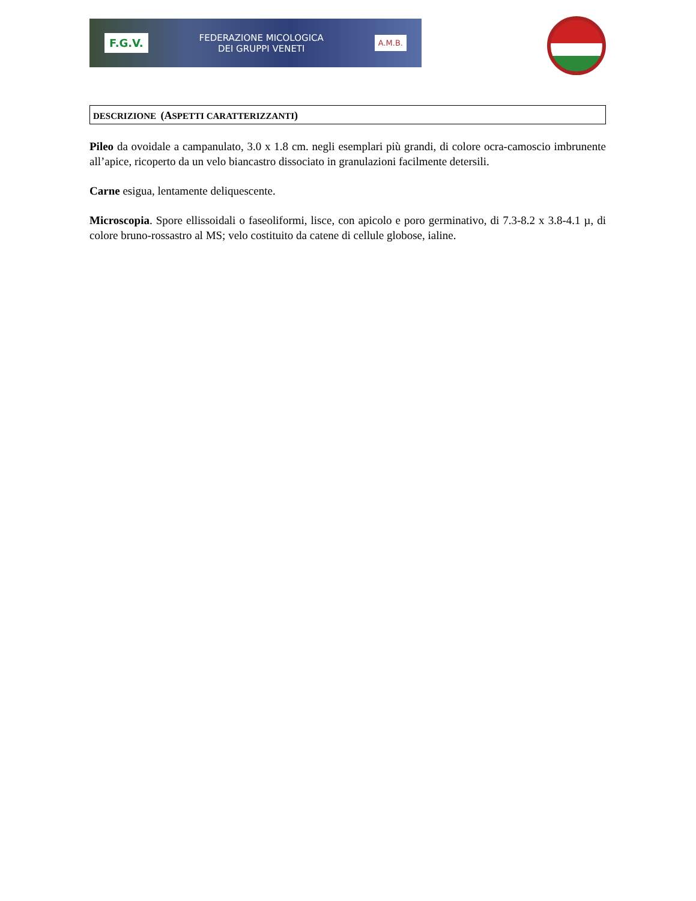F.G.V. FEDERAZIONE MICOLOGICA
DEI GRUPPI VENETI A.M.B.
DESCRIZIONE (ASPETTI CARATTERIZZANTI)
Pileo da ovoidale a campanulato, 3.0 x 1.8 cm. negli esemplari più grandi, di colore ocra-camoscio imbrunente all’apice, ricoperto da un velo biancastro dissociato in granulazioni facilmente detersili.
Carne esigua, lentamente deliquescente.
Microscopia. Spore ellissoidali o faseoliformi, lisce, con apicolo e poro germinativo, di 7.3-8.2 x 3.8-4.1 µ, di colore bruno-rossastro al MS; velo costituito da catene di cellule globose, ialine.